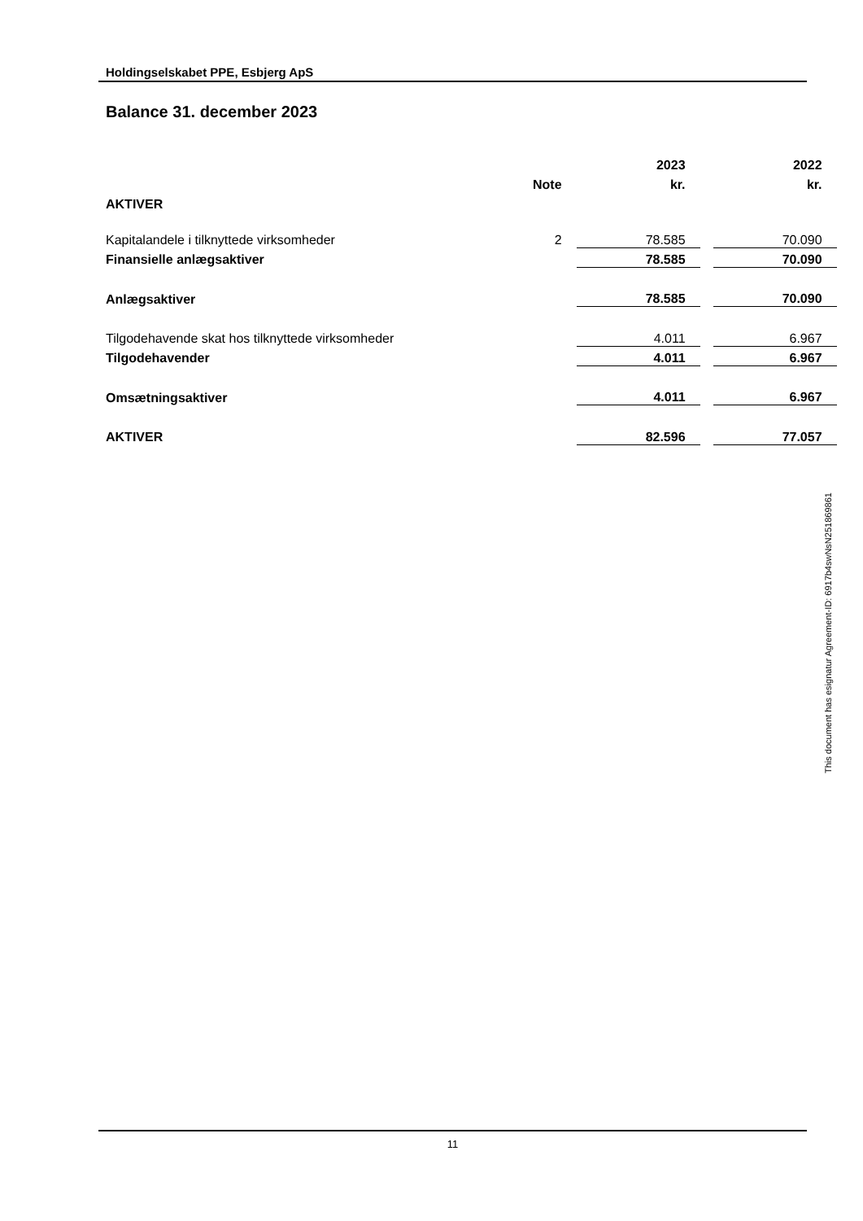Holdingselskabet PPE, Esbjerg ApS
Balance 31. december 2023
| | | | 2023 | | 2022 |
| --- | --- | --- | --- | --- | --- |
| | Note | | kr. | | kr. |
| AKTIVER | | | | | |
| Kapitalandele i tilknyttede virksomheder | 2 | | 78.585 | | 70.090 |
| Finansielle anlægsaktiver | | | 78.585 | | 70.090 |
| Anlægsaktiver | | | 78.585 | | 70.090 |
| Tilgodehavende skat hos tilknyttede virksomheder | | | 4.011 | | 6.967 |
| Tilgodehavender | | | 4.011 | | 6.967 |
| Omsætningsaktiver | | | 4.011 | | 6.967 |
| AKTIVER | | | 82.596 | | 77.057 |
This document has esignatur Agreement-ID: 6917b4swNsN251869861
11